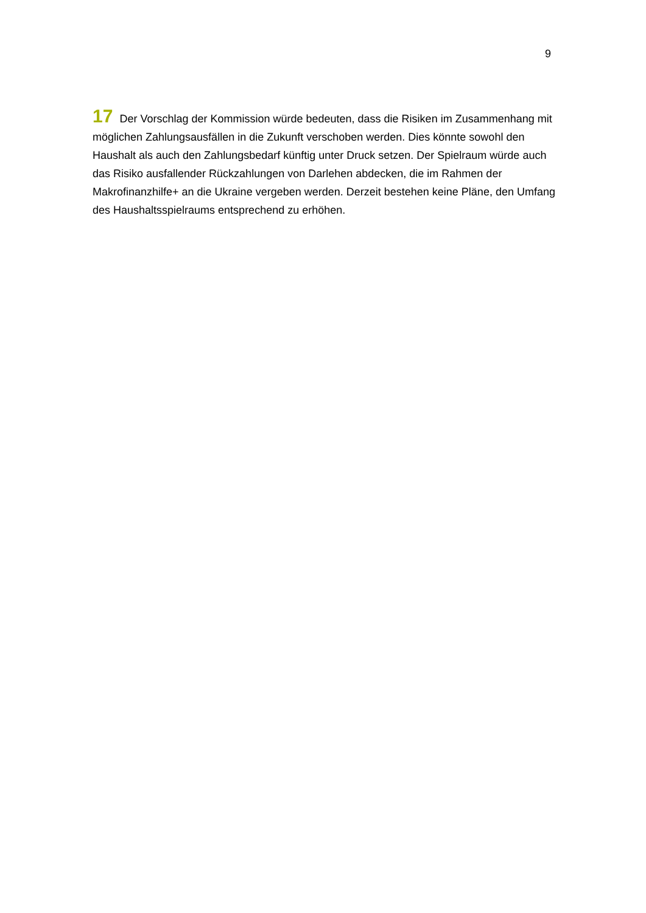9
17 Der Vorschlag der Kommission würde bedeuten, dass die Risiken im Zusammenhang mit möglichen Zahlungsausfällen in die Zukunft verschoben werden. Dies könnte sowohl den Haushalt als auch den Zahlungsbedarf künftig unter Druck setzen. Der Spielraum würde auch das Risiko ausfallender Rückzahlungen von Darlehen abdecken, die im Rahmen der Makrofinanzhilfe+ an die Ukraine vergeben werden. Derzeit bestehen keine Pläne, den Umfang des Haushaltsspielraums entsprechend zu erhöhen.